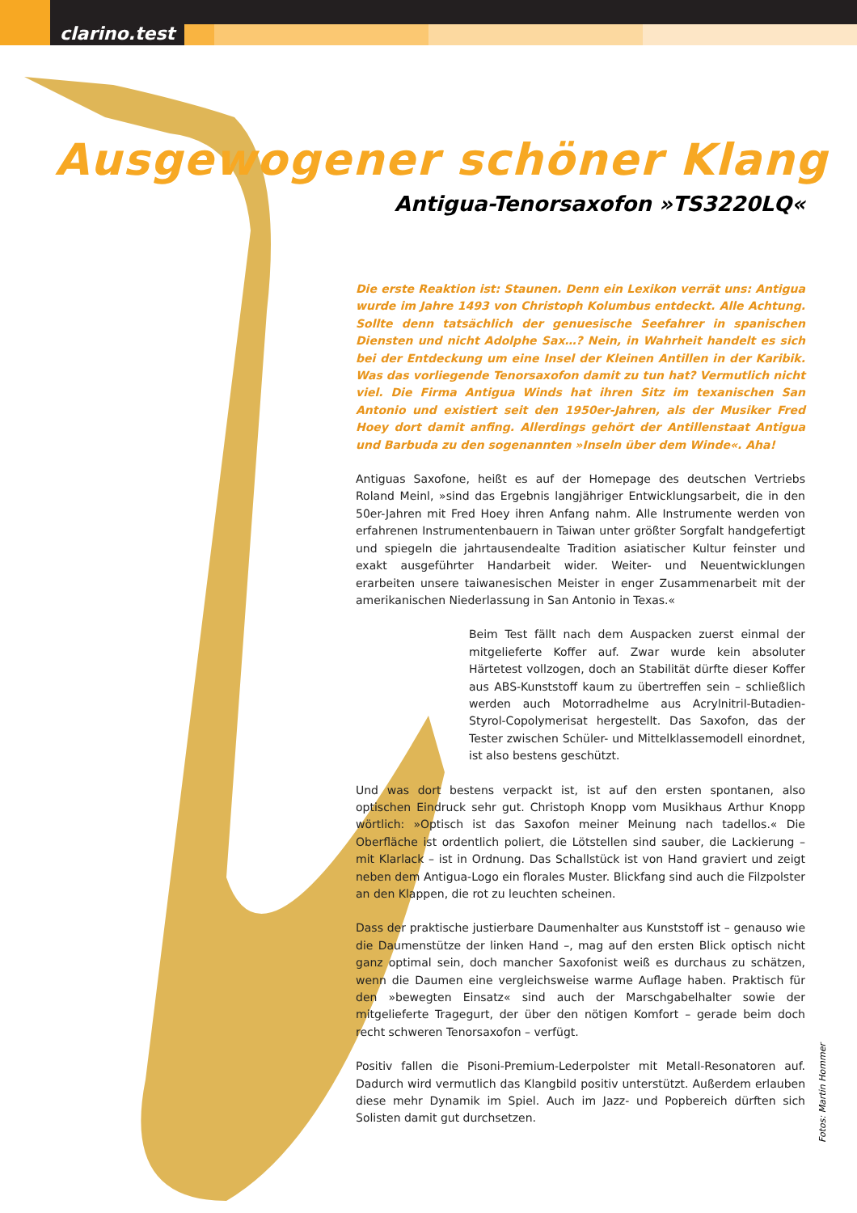clarino.test
Ausgewogener schöner Klang
Antigua-Tenorsaxofon »TS3220LQ«
Die erste Reaktion ist: Staunen. Denn ein Lexikon verrät uns: Antigua wurde im Jahre 1493 von Christoph Kolumbus entdeckt. Alle Achtung. Sollte denn tatsächlich der genuesische Seefahrer in spanischen Diensten und nicht Adolphe Sax…? Nein, in Wahrheit handelt es sich bei der Entdeckung um eine Insel der Kleinen Antillen in der Karibik. Was das vorliegende Tenorsaxofon damit zu tun hat? Vermutlich nicht viel. Die Firma Antigua Winds hat ihren Sitz im texanischen San Antonio und existiert seit den 1950er-Jahren, als der Musiker Fred Hoey dort damit anfing. Allerdings gehört der Antillenstaat Antigua und Barbuda zu den sogenannten »Inseln über dem Winde«. Aha!
Antiguas Saxofone, heißt es auf der Homepage des deutschen Vertriebs Roland Meinl, »sind das Ergebnis langjähriger Entwicklungsarbeit, die in den 50er-Jahren mit Fred Hoey ihren Anfang nahm. Alle Instrumente werden von erfahrenen Instrumentenbauern in Taiwan unter größter Sorgfalt handgefertigt und spiegeln die jahrtausendealte Tradition asiatischer Kultur feinster und exakt ausgeführter Handarbeit wider. Weiter- und Neuentwicklungen erarbeiten unsere taiwanesischen Meister in enger Zusammenarbeit mit der amerikanischen Niederlassung in San Antonio in Texas.«
Beim Test fällt nach dem Auspacken zuerst einmal der mitgelieferte Koffer auf. Zwar wurde kein absoluter Härtetest vollzogen, doch an Stabilität dürfte dieser Koffer aus ABS-Kunststoff kaum zu übertreffen sein – schließlich werden auch Motorradhelme aus Acrylnitril-Butadien-Styrol-Copolymerisat hergestellt. Das Saxofon, das der Tester zwischen Schüler- und Mittelklassemodell einordnet, ist also bestens geschützt.
Und was dort bestens verpackt ist, ist auf den ersten spontanen, also optischen Eindruck sehr gut. Christoph Knopp vom Musikhaus Arthur Knopp wörtlich: »Optisch ist das Saxofon meiner Meinung nach tadellos.« Die Oberfläche ist ordentlich poliert, die Lötstellen sind sauber, die Lackierung – mit Klarlack – ist in Ordnung. Das Schallstück ist von Hand graviert und zeigt neben dem Antigua-Logo ein florales Muster. Blickfang sind auch die Filzpolster an den Klappen, die rot zu leuchten scheinen.
Dass der praktische justierbare Daumenhalter aus Kunststoff ist – genauso wie die Daumenstütze der linken Hand –, mag auf den ersten Blick optisch nicht ganz optimal sein, doch mancher Saxofonist weiß es durchaus zu schätzen, wenn die Daumen eine vergleichsweise warme Auflage haben. Praktisch für den »bewegten Einsatz« sind auch der Marschgabelhalter sowie der mitgelieferte Tragegurt, der über den nötigen Komfort – gerade beim doch recht schweren Tenorsaxofon – verfügt.
Positiv fallen die Pisoni-Premium-Lederpolster mit Metall-Resonatoren auf. Dadurch wird vermutlich das Klangbild positiv unterstützt. Außerdem erlauben diese mehr Dynamik im Spiel. Auch im Jazz- und Popbereich dürften sich Solisten damit gut durchsetzen.
Fotos: Martin Hommer